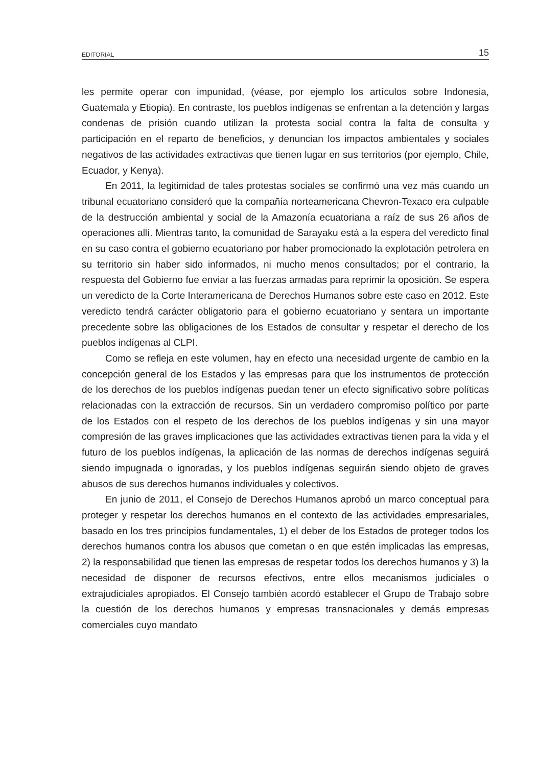EDITORIAL 15
les permite operar con impunidad, (véase, por ejemplo los artículos sobre Indonesia, Guatemala y Etiopia). En contraste, los pueblos indígenas se enfrentan a la detención y largas condenas de prisión cuando utilizan la protesta social contra la falta de consulta y participación en el reparto de beneficios, y denuncian los impactos ambientales y sociales negativos de las actividades extractivas que tienen lugar en sus territorios (por ejemplo, Chile, Ecuador, y Kenya).
En 2011, la legitimidad de tales protestas sociales se confirmó una vez más cuando un tribunal ecuatoriano consideró que la compañía norteamericana Chevron-Texaco era culpable de la destrucción ambiental y social de la Amazonía ecuatoriana a raíz de sus 26 años de operaciones allí. Mientras tanto, la comunidad de Sarayaku está a la espera del veredicto final en su caso contra el gobierno ecuatoriano por haber promocionado la explotación petrolera en su territorio sin haber sido informados, ni mucho menos consultados; por el contrario, la respuesta del Gobierno fue enviar a las fuerzas armadas para reprimir la oposición. Se espera un veredicto de la Corte Interamericana de Derechos Humanos sobre este caso en 2012. Este veredicto tendrá carácter obligatorio para el gobierno ecuatoriano y sentara un importante precedente sobre las obligaciones de los Estados de consultar y respetar el derecho de los pueblos indígenas al CLPI.
Como se refleja en este volumen, hay en efecto una necesidad urgente de cambio en la concepción general de los Estados y las empresas para que los instrumentos de protección de los derechos de los pueblos indígenas puedan tener un efecto significativo sobre políticas relacionadas con la extracción de recursos. Sin un verdadero compromiso político por parte de los Estados con el respeto de los derechos de los pueblos indígenas y sin una mayor compresión de las graves implicaciones que las actividades extractivas tienen para la vida y el futuro de los pueblos indígenas, la aplicación de las normas de derechos indígenas seguirá siendo impugnada o ignoradas, y los pueblos indígenas seguirán siendo objeto de graves abusos de sus derechos humanos individuales y colectivos.
En junio de 2011, el Consejo de Derechos Humanos aprobó un marco conceptual para proteger y respetar los derechos humanos en el contexto de las actividades empresariales, basado en los tres principios fundamentales, 1) el deber de los Estados de proteger todos los derechos humanos contra los abusos que cometan o en que estén implicadas las empresas, 2) la responsabilidad que tienen las empresas de respetar todos los derechos humanos y 3) la necesidad de disponer de recursos efectivos, entre ellos mecanismos judiciales o extrajudiciales apropiados. El Consejo también acordó establecer el Grupo de Trabajo sobre la cuestión de los derechos humanos y empresas transnacionales y demás empresas comerciales cuyo mandato